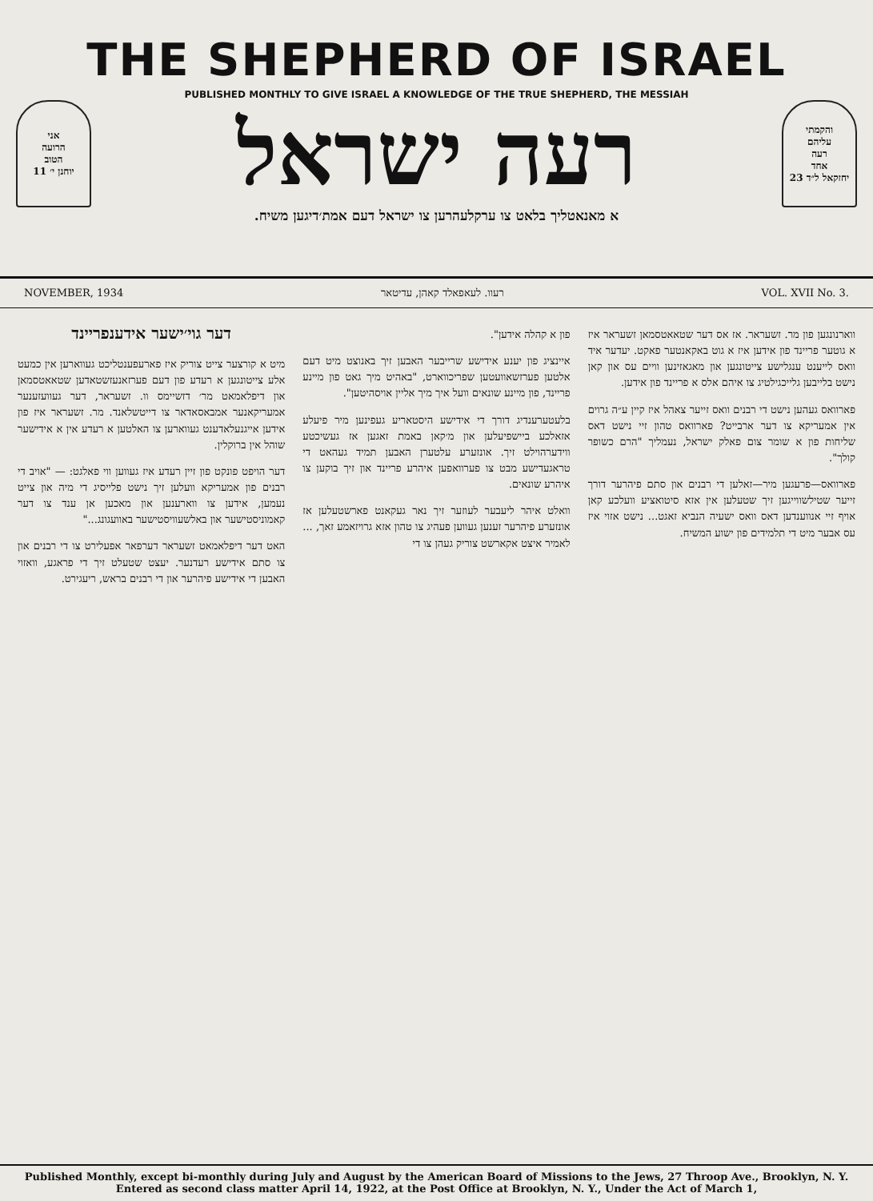THE SHEPHERD OF ISRAEL
PUBLISHED MONTHLY TO GIVE ISRAEL A KNOWLEDGE OF THE TRUE SHEPHERD, THE MESSIAH
אני
הרועה
הטוב
יוחנן י׳ 11
רעה ישראל
והקמתי
עליהם
רעה
אחד
יחזקאל ל״ד 23
א מאנאטליך בלאט צו ערקלעהרען צו ישראל דעם אמת׳דיגען משיח.
NOVEMBER, 1934 רעוו. לעאפאלד קאהן, עדיטאר VOL. XVII No. 3.
דער גוי׳ישער אידענפריינד
מיט א קורצער צייט צוריק איז פארעפענטליכט געווארען אין כמעט אלע צייטונגען א רעדע פון דעם פערזאנעזשטאדען שטאאטסמאן און דיפלאמאט מר׳ דזשיימס וו. זשעראר, דער געוועזענער אמעריקאנער אמבאסאדאר צו דייטשלאנד. מר. זשעראר איז פון אידען אייגנעלאדענט געווארען צו האלטען א רעדע אין א אידישער שוהל אין ברוקלין.
דער הויפט פונקט פון זיין רעדע איז געווען ווי פאלגט: — "אויב די רבנים פון אמעריקא וועלען זיך נישט פלייסיג די מיה און צייט נעמען, אידען צו ווארענען און מאכען אן ענד צו דער קאמוניסטישער און באלשעוויסטישער באוועגונג..."
האט דער דיפלאמאט זשעראר דערפאר אפעלירט צו די רבנים און צו סתם אידישע רעדנער. יעצט שטעלט זיך די פראגע, וואזוי האבען די אידישע פיהרער און די רבנים בראש, ריעגירט.
פון א קהלה אידען".
איינציג פון יענע אידישע שרייבער האבען זיך באנוצט מיט דעם אלטען פערזשאוועטען שפריכווארט, "באהיט מיך גאט פון מיינע פריינד, פון מיינע שונאים וועל איך מיך אליין אויסהיטען".
בלעטערענדיג דורך די אידישע היסטאריע געפינען מיר פיעלע אזאלכע ביישפיעלען און מ׳קאן באמת זאגען אז געשיכטע ווידערהוילט זיך. אונזערע עלטערן האבען תמיד געהאט די טראגעדישע מבט צו פערוואפען איהרע פריינד און זיך בוקען צו איהרע שונאים.
וואלט איהר ליעבער לעוזער זיך נאר געקאנט פארשטעלען אז אונזערע פיהרער זענען געווען פעהיג צו טהון אזא גרויזאמע זאך, ... לאמיר איצט אקארשט צוריק געהן צו די
ווארנונגען פון מר. זשעראר. אז אס דער שטאאטסמאן זשעראר איז א גוטער פריינד פון אידען איז א גוט באקאנטער פאקט. יעדער איד וואס לייענט ענגלישע צייטונגען און מאגאזינען וויים עס און קאן נישט בלייבען גלייכגילטיג צו איהם אלס א פריינד פון אידען.
פארוואס געהען נישט די רבנים וואס זייער צאהל איז קיין ע״ה גרוים אין אמעריקא צו דער ארבייט? פארוואס טהון זיי נישט דאס שליחות פון א שומר צום פאלק ישראל, נעמליך "הרם כשופר קולך".
פארוואס—פרעגען מיר—זאלען די רבנים און סתם פיהרער דורך זייער שטילשווייגען זיך שטעלען אין אזא סיטואציע וועלכע קאן אויף זיי אנווענדען דאס וואס ישעיה הנביא זאגט... נישט אזוי איז עס אבער מיט די תלמידים פון ישוע המשיח.
Published Monthly, except bi-monthly during July and August by the American Board of Missions to the Jews, 27 Throop Ave., Brooklyn, N. Y.
Entered as second class matter April 14, 1922, at the Post Office at Brooklyn, N. Y., Under the Act of March 1,